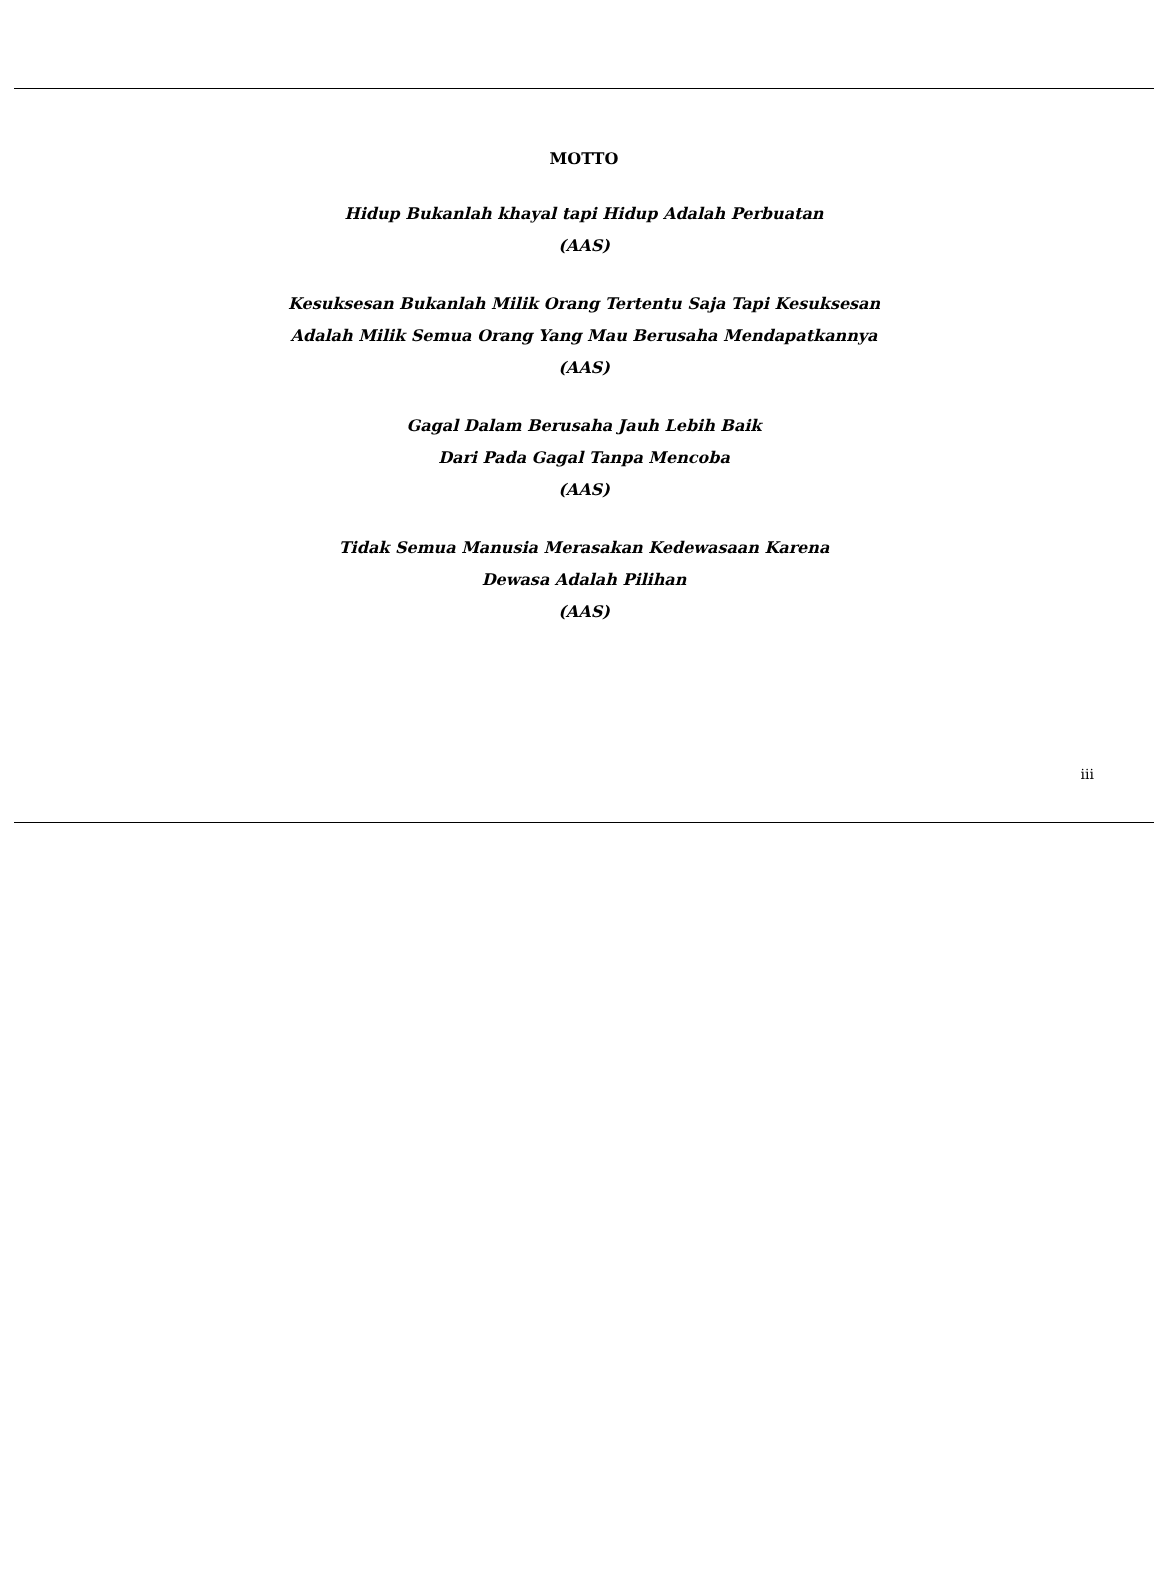MOTTO
Hidup Bukanlah khayal tapi Hidup Adalah Perbuatan
(AAS)
Kesuksesan Bukanlah Milik Orang Tertentu Saja Tapi Kesuksesan
Adalah Milik Semua Orang Yang Mau Berusaha Mendapatkannya
(AAS)
Gagal Dalam Berusaha Jauh Lebih Baik
Dari Pada Gagal Tanpa Mencoba
(AAS)
Tidak Semua Manusia Merasakan Kedewasaan Karena
Dewasa Adalah Pilihan
(AAS)
iii